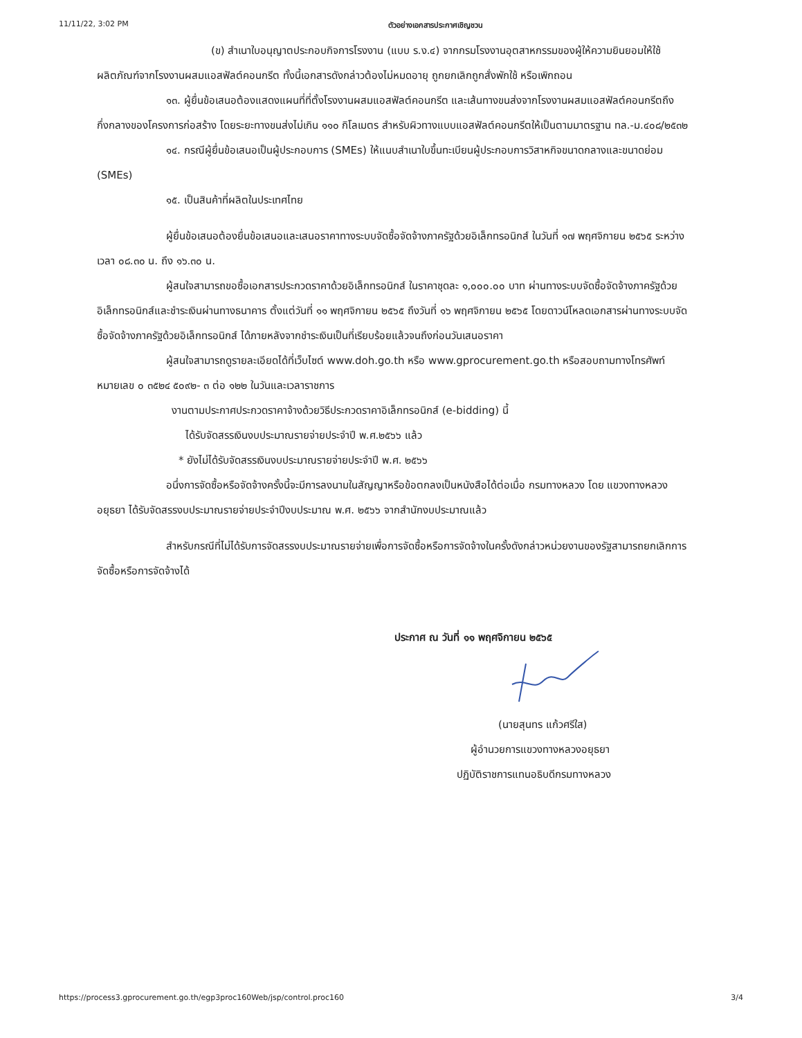11/11/22, 3:02 PM ตัวอย่างเอกสารประกาศเชิญชวน
(ข) สำเนาใบอนุญาตประกอบกิจการโรงงาน (แบบ ร.ง.๔) จากกรมโรงงานอุตสาหกรรมของผู้ให้ความยินยอมให้ใช้ผลิตภัณฑ์จากโรงงานผสมแอสฟัลต์คอนกรีต ทั้งนี้เอกสารดังกล่าวต้องไม่หมดอายุ ถูกยกเลิกถูกสั่งพักใช้ หรือเพิกถอน
๑๓. ผู้ยื่นข้อเสนอต้องแสดงแผนที่ที่ตั้งโรงงานผสมแอสฟัลต์คอนกรีต และเส้นทางขนส่งจากโรงงานผสมแอสฟัลต์คอนกรีตถึงกึ่งกลางของโครงการก่อสร้าง โดยระยะทางขนส่งไม่เกิน ๑๑๐ กิโลเมตร สำหรับผิวทางแบบแอสฟัลต์คอนกรีตให้เป็นตามมาตรฐาน ทล.-ม.๔๐๘/๒๕๓๒
๑๔. กรณีผู้ยื่นข้อเสนอเป็นผู้ประกอบการ (SMEs) ให้แนบสำเนาใบขึ้นทะเบียนผู้ประกอบการวิสาหกิจขนาดกลางและขนาดย่อม (SMEs)
๑๕. เป็นสินค้าที่ผลิตในประเทศไทย
ผู้ยื่นข้อเสนอต้องยื่นข้อเสนอและเสนอราคาทางระบบจัดซื้อจัดจ้างภาครัฐด้วยอิเล็กทรอนิกส์ ในวันที่ ๑๗ พฤศจิกายน ๒๕๖๕ ระหว่างเวลา ๐๘.๓๐ น. ถึง ๑๖.๓๐ น.
ผู้สนใจสามารถขอซื้อเอกสารประกวดราคาด้วยอิเล็กทรอนิกส์ ในราคาชุดละ ๑,๐๐๐.๐๐ บาท ผ่านทางระบบจัดซื้อจัดจ้างภาครัฐด้วยอิเล็กทรอนิกส์และชำระเงินผ่านทางธนาคาร ตั้งแต่วันที่ ๑๑ พฤศจิกายน ๒๕๖๕ ถึงวันที่ ๑๖ พฤศจิกายน ๒๕๖๕ โดยดาวน์โหลดเอกสารผ่านทางระบบจัดซื้อจัดจ้างภาครัฐด้วยอิเล็กทรอนิกส์ ได้ภายหลังจากชำระเงินเป็นที่เรียบร้อยแล้วจนถึงก่อนวันเสนอราคา
ผู้สนใจสามารถดูรายละเอียดได้ที่เว็บไซต์ www.doh.go.th หรือ www.gprocurement.go.th หรือสอบถามทางโทรศัพท์หมายเลข ๐ ๓๕๒๔ ๕๐๙๒- ๓ ต่อ ๑๒๒ ในวันและเวลาราชการ
งานตามประกาศประกวดราคาจ้างด้วยวิธีประกวดราคาอิเล็กทรอนิกส์ (e-bidding) นี้
ได้รับจัดสรรเงินงบประมาณรายจ่ายประจำปี พ.ศ.๒๕๖๖ แล้ว
* ยังไม่ได้รับจัดสรรเงินงบประมาณรายจ่ายประจำปี พ.ศ. ๒๕๖๖
อนึ่งการจัดซื้อหรือจัดจ้างครั้งนี้จะมีการลงนามในสัญญาหรือข้อตกลงเป็นหนังสือได้ต่อเมื่อ กรมทางหลวง โดย แขวงทางหลวงอยุธยา ได้รับจัดสรรงบประมาณรายจ่ายประจำปีงบประมาณ พ.ศ. ๒๕๖๖ จากสำนักงบประมาณแล้ว
สำหรับกรณีที่ไม่ได้รับการจัดสรรงบประมาณรายจ่ายเพื่อการจัดซื้อหรือการจัดจ้างในครั้งดังกล่าวหน่วยงานของรัฐสามารถยกเลิกการจัดซื้อหรือการจัดจ้างได้
ประกาศ ณ วันที่ ๑๑ พฤศจิกายน ๒๕๖๕
(นายสุนทร แก้วศรีใส)
ผู้อำนวยการแขวงทางหลวงอยุธยา
ปฏิบัติราชการแทนอธิบดีกรมทางหลวง
https://process3.gprocurement.go.th/egp3proc160Web/jsp/control.proc160 3/4